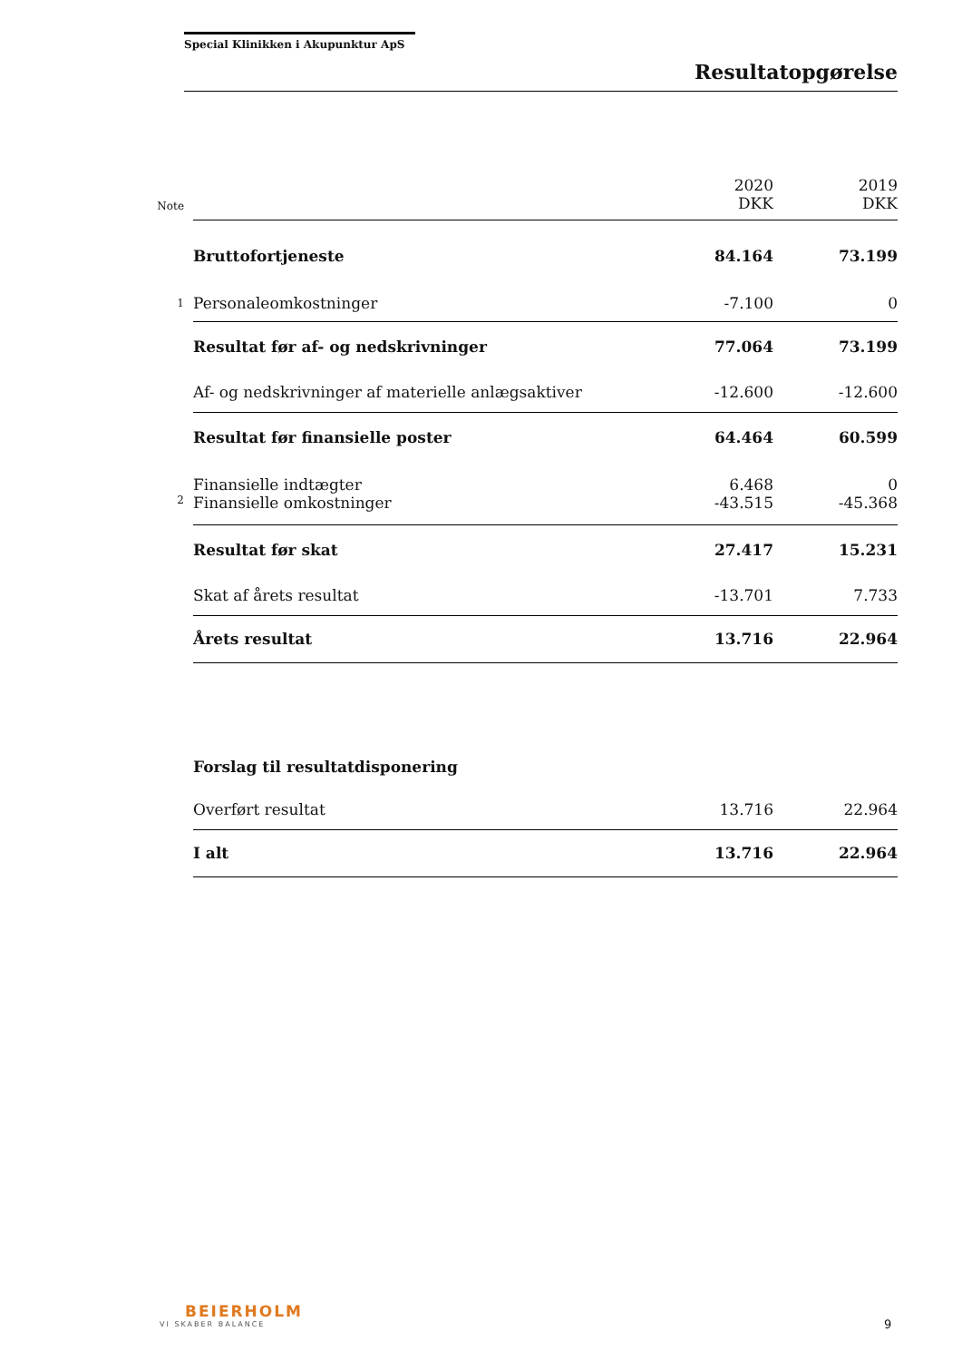Special Klinikken i Akupunktur ApS
Resultatopgørelse
| Note | | 2020 DKK | 2019 DKK |
| --- | --- | --- | --- |
| | Bruttofortjeneste | 84.164 | 73.199 |
| 1 | Personaleomkostninger | -7.100 | 0 |
| | Resultat før af- og nedskrivninger | 77.064 | 73.199 |
| | Af- og nedskrivninger af materielle anlægsaktiver | -12.600 | -12.600 |
| | Resultat før finansielle poster | 64.464 | 60.599 |
| | Finansielle indtægter | 6.468 | 0 |
| 2 | Finansielle omkostninger | -43.515 | -45.368 |
| | Resultat før skat | 27.417 | 15.231 |
| | Skat af årets resultat | -13.701 | 7.733 |
| | Årets resultat | 13.716 | 22.964 |
| | Forslag til resultatdisponering | | |
| | Overført resultat | 13.716 | 22.964 |
| | I alt | 13.716 | 22.964 |
BEIERHOLM
VI SKABER BALANCE
9